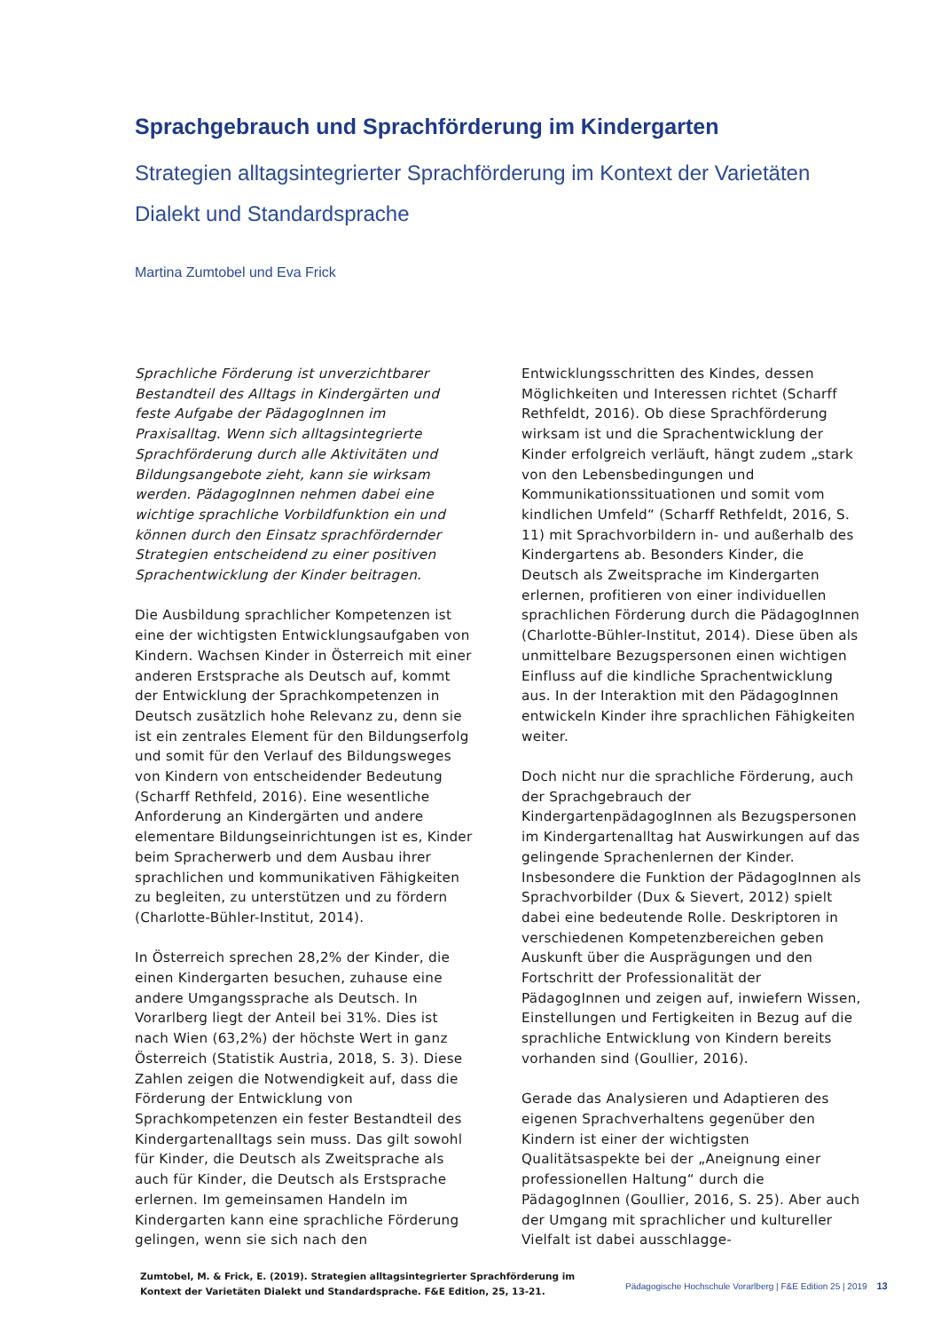Sprachgebrauch und Sprachförderung im Kindergarten
Strategien alltagsintegrierter Sprachförderung im Kontext der Varietäten Dialekt und Standardsprache
Martina Zumtobel und Eva Frick
Sprachliche Förderung ist unverzichtbarer Bestandteil des Alltags in Kindergärten und feste Aufgabe der PädagogInnen im Praxisalltag. Wenn sich alltagsintegrierte Sprachförderung durch alle Aktivitäten und Bildungsangebote zieht, kann sie wirksam werden. PädagogInnen nehmen dabei eine wichtige sprachliche Vorbildfunktion ein und können durch den Einsatz sprachfördernder Strategien entscheidend zu einer positiven Sprachentwicklung der Kinder beitragen.
Die Ausbildung sprachlicher Kompetenzen ist eine der wichtigsten Entwicklungsaufgaben von Kindern. Wachsen Kinder in Österreich mit einer anderen Erstsprache als Deutsch auf, kommt der Entwicklung der Sprachkompetenzen in Deutsch zusätzlich hohe Relevanz zu, denn sie ist ein zentrales Element für den Bildungserfolg und somit für den Verlauf des Bildungsweges von Kindern von entscheidender Bedeutung (Scharff Rethfeld, 2016). Eine wesentliche Anforderung an Kindergärten und andere elementare Bildungseinrichtungen ist es, Kinder beim Spracherwerb und dem Ausbau ihrer sprachlichen und kommunikativen Fähigkeiten zu begleiten, zu unterstützen und zu fördern (Charlotte-Bühler-Institut, 2014).
In Österreich sprechen 28,2% der Kinder, die einen Kindergarten besuchen, zuhause eine andere Umgangssprache als Deutsch. In Vorarlberg liegt der Anteil bei 31%. Dies ist nach Wien (63,2%) der höchste Wert in ganz Österreich (Statistik Austria, 2018, S. 3). Diese Zahlen zeigen die Notwendigkeit auf, dass die Förderung der Entwicklung von Sprachkompetenzen ein fester Bestandteil des Kindergartenalltags sein muss. Das gilt sowohl für Kinder, die Deutsch als Zweitsprache als auch für Kinder, die Deutsch als Erstsprache erlernen. Im gemeinsamen Handeln im Kindergarten kann eine sprachliche Förderung gelingen, wenn sie sich nach den Entwicklungsschritten des Kindes, dessen Möglichkeiten und Interessen richtet (Scharff Rethfeldt, 2016). Ob diese Sprachförderung wirksam ist und die Sprachentwicklung der Kinder erfolgreich verläuft, hängt zudem „stark von den Lebensbedingungen und Kommunikationssituationen und somit vom kindlichen Umfeld“ (Scharff Rethfeldt, 2016, S. 11) mit Sprachvorbildern in- und außerhalb des Kindergartens ab. Besonders Kinder, die Deutsch als Zweitsprache im Kindergarten erlernen, profitieren von einer individuellen sprachlichen Förderung durch die PädagogInnen (Charlotte-Bühler-Institut, 2014). Diese üben als unmittelbare Bezugspersonen einen wichtigen Einfluss auf die kindliche Sprachentwicklung aus. In der Interaktion mit den PädagogInnen entwickeln Kinder ihre sprachlichen Fähigkeiten weiter.
Doch nicht nur die sprachliche Förderung, auch der Sprachgebrauch der KindergartenpädagogInnen als Bezugspersonen im Kindergartenalltag hat Auswirkungen auf das gelingende Sprachenlernen der Kinder. Insbesondere die Funktion der PädagogInnen als Sprachvorbilder (Dux & Sievert, 2012) spielt dabei eine bedeutende Rolle. Deskriptoren in verschiedenen Kompetenzbereichen geben Auskunft über die Ausprägungen und den Fortschritt der Professionalität der PädagogInnen und zeigen auf, inwiefern Wissen, Einstellungen und Fertigkeiten in Bezug auf die sprachliche Entwicklung von Kindern bereits vorhanden sind (Goullier, 2016).
Gerade das Analysieren und Adaptieren des eigenen Sprachverhaltens gegenüber den Kindern ist einer der wichtigsten Qualitätsaspekte bei der „Aneignung einer professionellen Haltung“ durch die PädagogInnen (Goullier, 2016, S. 25). Aber auch der Umgang mit sprachlicher und kultureller Vielfalt ist dabei ausschlagge-
Zumtobel, M. & Frick, E. (2019). Strategien alltagsintegrierter Sprachförderung im Kontext der Varietäten Dialekt und Standardsprache. F&E Edition, 25, 13-21.
Pädagogische Hochschule Vorarlberg | F&E Edition 25 | 2019 13